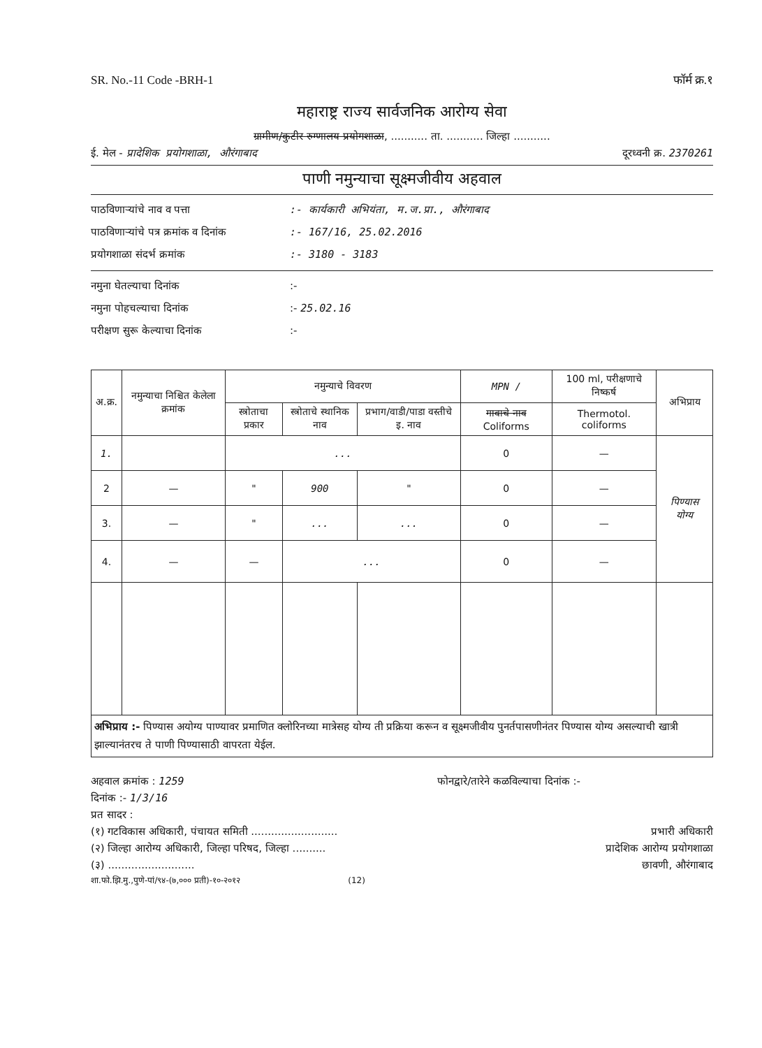SR. No.-11 Code -BRH-1 फॉर्म क्र.१
महाराष्ट्र राज्य सार्वजनिक आरोग्य सेवा
ग्रामीण/कुटीर रुग्णालय प्रयोगशाळा, ........... ता. ........... जिल्हा ...........
ई. मेल - प्रादेशिक प्रयोगशाळा, औरंगाबाद दूरध्वनी क्र. 2370261
पाणी नमुन्याचा सूक्ष्मजीवीय अहवाल
पाठविणाऱ्यांचे नाव व पत्ता:- कार्यकारी अभियंता, म.ज.प्रा., औरंगाबाद
पाठविणाऱ्यांचे पत्र क्रमांक व दिनांक:- 167/16, 25.02.2016
प्रयोगशाळा संदर्भ क्रमांक:- 3180 - 3183
नमुना घेतल्याचा दिनांक:-
नमुना पोहचल्याचा दिनांक:- 25.02.16
परीक्षण सुरू केल्याचा दिनांक:-
| अ.क्र. | नमुन्याचा निश्चित केलेला क्रमांक | नमुन्याचे विवरण | | | MPN / | 100 ml, परीक्षणाचे निष्कर्ष | अभिप्राय |
| --- | --- | --- | --- | --- | --- | --- | --- |
| | | स्त्रोताचा प्रकार | स्त्रोताचे स्थानिक नाव | प्रभाग/वाडी/पाडा वस्तीचे इ. नाव | गावाचे नाव Coliforms | Thermotol. coliforms | |
| 1. | | ... | | | 0 | — | पिण्यास योग्य |
| 2 | — | " | 900 | " | 0 | — | |
| 3. | — | " | ... | ... | 0 | — | |
| 4. | — | — | ... | | 0 | — | |
| अभिप्राय :- पिण्यास अयोग्य पाण्यावर प्रमाणित क्लोरिनच्या मात्रेसह योग्य ती प्रक्रिया करून व सूक्ष्मजीवीय पुनर्तपासणीनंतर पिण्यास योग्य असल्याची खात्री झाल्यानंतरच ते पाणी पिण्यासाठी वापरता येईल. | | | | | | | |
अहवाल क्रमांक : 1259 फोनद्वारे/तारेने कळविल्याचा दिनांक :-
दिनांक :- 1/3/16
प्रत सादर :
(१) गटविकास अधिकारी, पंचायत समिती .......................... प्रभारी अधिकारी
(२) जिल्हा आरोग्य अधिकारी, जिल्हा परिषद, जिल्हा .......... प्रादेशिक आरोग्य प्रयोगशाळा
(३) .......................... छावणी, औरंगाबाद
शा.फो.झि.मु.,पुणे-पां/९४-(७,००० प्रती)-१०-२०१२ (12)